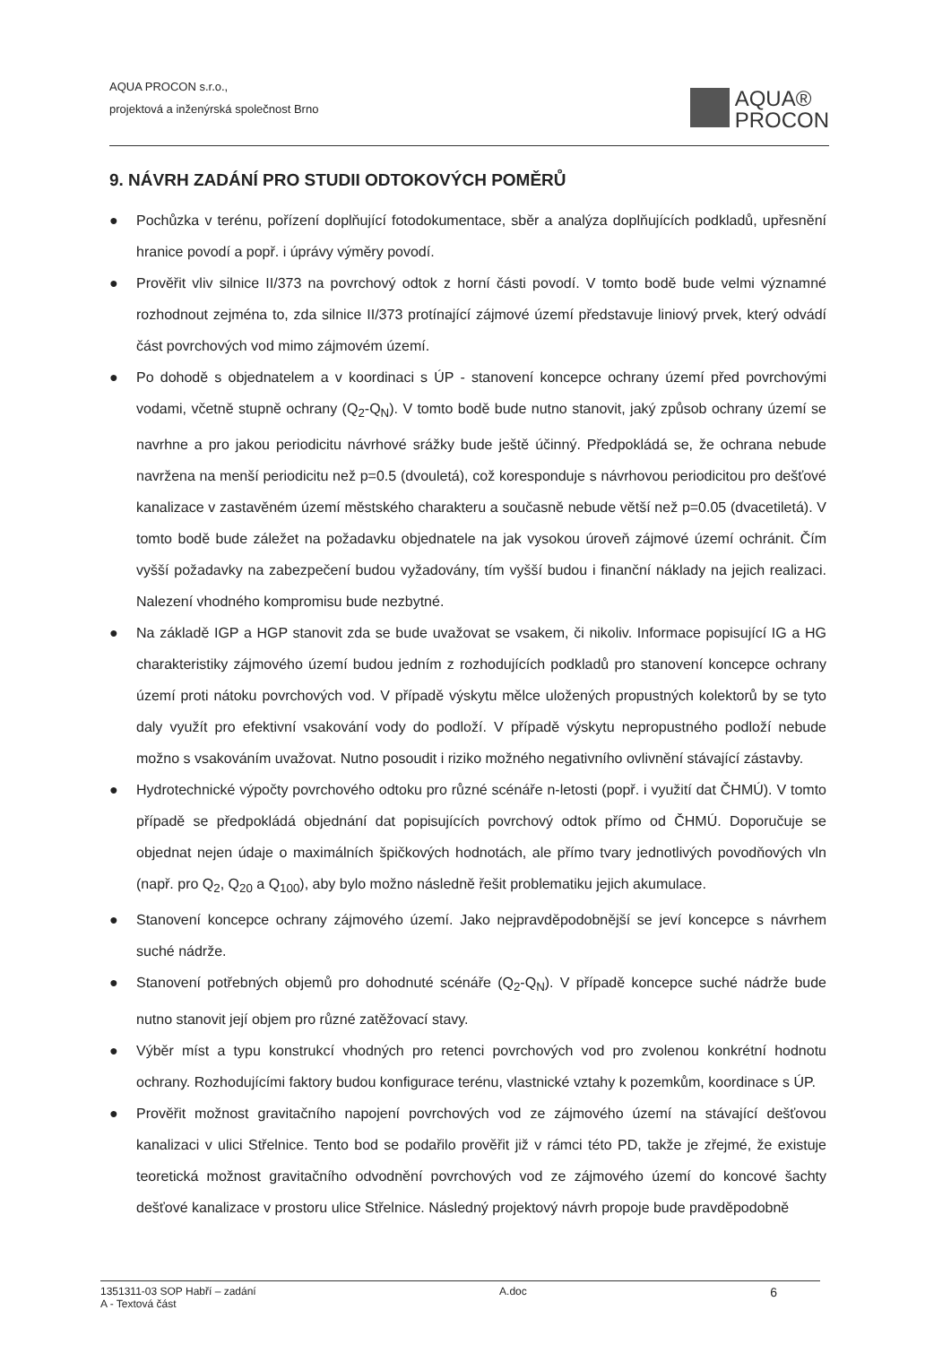AQUA PROCON s.r.o.,
projektová a inženýrská společnost Brno
AQUA®
PROCON
9. NÁVRH ZADÁNÍ PRO STUDII ODTOKOVÝCH POMĚRŮ
● Pochůzka v terénu, pořízení doplňující fotodokumentace, sběr a analýza doplňujících podkladů, upřesnění hranice povodí a popř. i úprávy výměry povodí.
● Prověřit vliv silnice II/373 na povrchový odtok z horní části povodí. V tomto bodě bude velmi významné rozhodnout zejména to, zda silnice II/373 protínající zájmové území představuje liniový prvek, který odvádí část povrchových vod mimo zájmovém území.
● Po dohodě s objednatelem a v koordinaci s ÚP - stanovení koncepce ochrany území před povrchovými vodami, včetně stupně ochrany (Q<sub>2</sub>-Q<sub>N</sub>). V tomto bodě bude nutno stanovit, jaký způsob ochrany území se navrhne a pro jakou periodicitu návrhové srážky bude ještě účinný. Předpokládá se, že ochrana nebude navržena na menší periodicitu než p=0.5 (dvouletá), což koresponduje s návrhovou periodicitou pro dešťové kanalizace v zastavěném území městského charakteru a současně nebude větší než p=0.05 (dvacetiletá). V tomto bodě bude záležet na požadavku objednatele na jak vysokou úroveň zájmové území ochránit. Čím vyšší požadavky na zabezpečení budou vyžadovány, tím vyšší budou i finanční náklady na jejich realizaci. Nalezení vhodného kompromisu bude nezbytné.
● Na základě IGP a HGP stanovit zda se bude uvažovat se vsakem, či nikoliv. Informace popisující IG a HG charakteristiky zájmového území budou jedním z rozhodujících podkladů pro stanovení koncepce ochrany území proti nátoku povrchových vod. V případě výskytu mělce uložených propustných kolektorů by se tyto daly využít pro efektivní vsakování vody do podloží. V případě výskytu nepropustného podloží nebude možno s vsakováním uvažovat. Nutno posoudit i riziko možného negativního ovlivnění stávající zástavby.
● Hydrotechnické výpočty povrchového odtoku pro různé scénáře n-letosti (popř. i využití dat ČHMÚ). V tomto případě se předpokládá objednání dat popisujících povrchový odtok přímo od ČHMÚ. Doporučuje se objednat nejen údaje o maximálních špičkových hodnotách, ale přímo tvary jednotlivých povodňových vln (např. pro Q<sub>2</sub>, Q<sub>20</sub> a Q<sub>100</sub>), aby bylo možno následně řešit problematiku jejich akumulace.
● Stanovení koncepce ochrany zájmového území. Jako nejpravděpodobnější se jeví koncepce s návrhem suché nádrže.
● Stanovení potřebných objemů pro dohodnuté scénáře (Q<sub>2</sub>-Q<sub>N</sub>). V případě koncepce suché nádrže bude nutno stanovit její objem pro různé zatěžovací stavy.
● Výběr míst a typu konstrukcí vhodných pro retenci povrchových vod pro zvolenou konkrétní hodnotu ochrany. Rozhodujícími faktory budou konfigurace terénu, vlastnické vztahy k pozemkům, koordinace s ÚP.
● Prověřit možnost gravitačního napojení povrchových vod ze zájmového území na stávající dešťovou kanalizaci v ulici Střelnice. Tento bod se podařilo prověřit již v rámci této PD, takže je zřejmé, že existuje teoretická možnost gravitačního odvodnění povrchových vod ze zájmového území do koncové šachty dešťové kanalizace v prostoru ulice Střelnice. Následný projektový návrh propoje bude pravděpodobně
1351311-03 SOP Habří – zadání
A - Textová část
A.doc
6